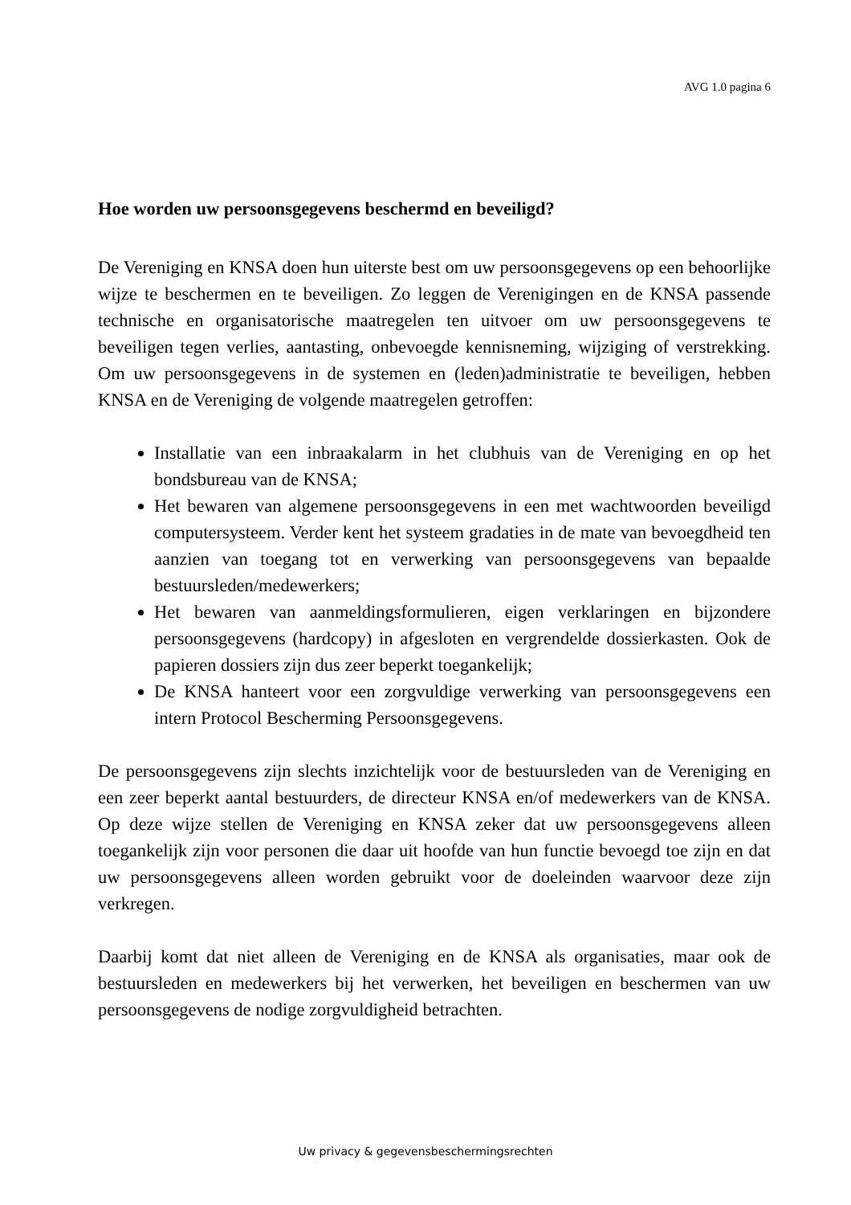AVG 1.0 pagina 6
Hoe worden uw persoonsgegevens beschermd en beveiligd?
De Vereniging en KNSA doen hun uiterste best om uw persoonsgegevens op een behoorlijke wijze te beschermen en te beveiligen. Zo leggen de Verenigingen en de KNSA passende technische en organisatorische maatregelen ten uitvoer om uw persoonsgegevens te beveiligen tegen verlies, aantasting, onbevoegde kennisneming, wijziging of verstrekking. Om uw persoonsgegevens in de systemen en (leden)administratie te beveiligen, hebben KNSA en de Vereniging de volgende maatregelen getroffen:
Installatie van een inbraakalarm in het clubhuis van de Vereniging en op het bondsbureau van de KNSA;
Het bewaren van algemene persoonsgegevens in een met wachtwoorden beveiligd computersysteem. Verder kent het systeem gradaties in de mate van bevoegdheid ten aanzien van toegang tot en verwerking van persoonsgegevens van bepaalde bestuursleden/medewerkers;
Het bewaren van aanmeldingsformulieren, eigen verklaringen en bijzondere persoonsgegevens (hardcopy) in afgesloten en vergrendelde dossierkasten. Ook de papieren dossiers zijn dus zeer beperkt toegankelijk;
De KNSA hanteert voor een zorgvuldige verwerking van persoonsgegevens een intern Protocol Bescherming Persoonsgegevens.
De persoonsgegevens zijn slechts inzichtelijk voor de bestuursleden van de Vereniging en een zeer beperkt aantal bestuurders, de directeur KNSA en/of medewerkers van de KNSA. Op deze wijze stellen de Vereniging en KNSA zeker dat uw persoonsgegevens alleen toegankelijk zijn voor personen die daar uit hoofde van hun functie bevoegd toe zijn en dat uw persoonsgegevens alleen worden gebruikt voor de doeleinden waarvoor deze zijn verkregen.
Daarbij komt dat niet alleen de Vereniging en de KNSA als organisaties, maar ook de bestuursleden en medewerkers bij het verwerken, het beveiligen en beschermen van uw persoonsgegevens de nodige zorgvuldigheid betrachten.
Uw privacy & gegevensbeschermingsrechten